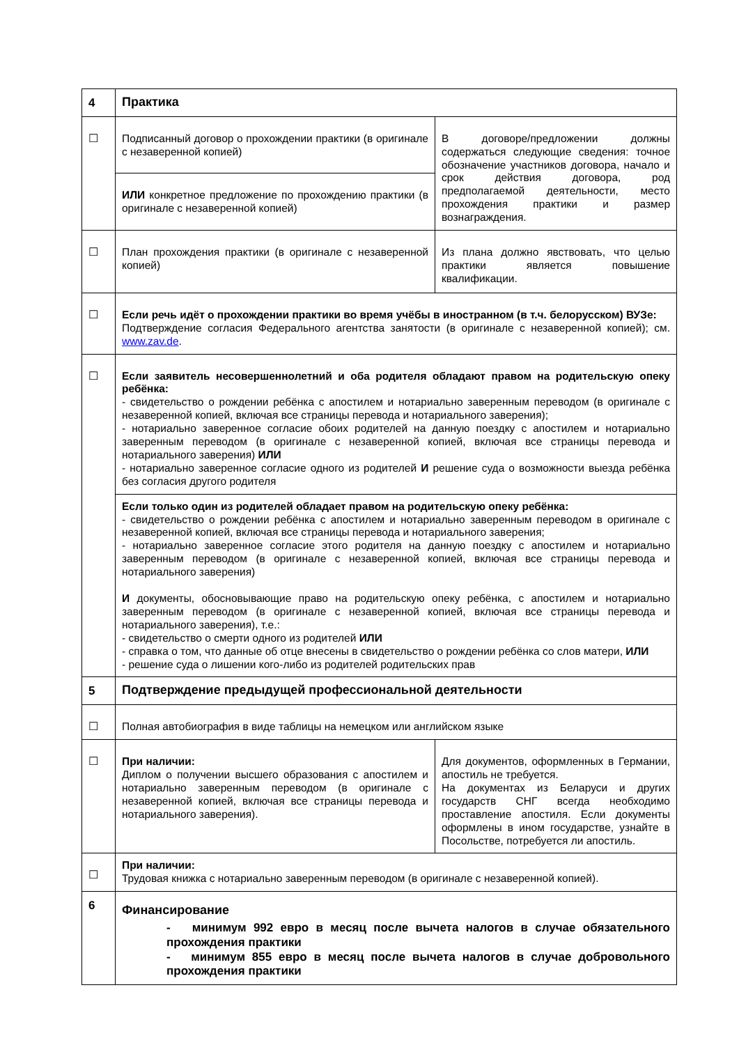| 4 | Практика | |
| ☐ | Подписанный договор о прохождении практики (в оригинале с незаверенной копией) | В договоре/предложении должны содержаться следующие сведения: точное обозначение участников договора, начало и срок действия договора, род предполагаемой деятельности, место прохождения практики и размер вознаграждения. |
| | ИЛИ конкретное предложение по прохождению практики (в оригинале с незаверенной копией) | |
| ☐ | План прохождения практики (в оригинале с незаверенной копией) | Из плана должно явствовать, что целью практики является повышение квалификации. |
| ☐ | Если речь идёт о прохождении практики во время учёбы в иностранном (в т.ч. белорусском) ВУЗе: Подтверждение согласия Федерального агентства занятости (в оригинале с незаверенной копией); см. www.zav.de . | |
| ☐ | Если заявитель несовершеннолетний и оба родителя обладают правом на родительскую опеку ребёнка: - свидетельство о рождении ребёнка с апостилем и нотариально заверенным переводом (в оригинале с незаверенной копией, включая все страницы перевода и нотариального заверения); - нотариально заверенное согласие обоих родителей на данную поездку с апостилем и нотариально заверенным переводом (в оригинале с незаверенной копией, включая все страницы перевода и нотариального заверения) ИЛИ - нотариально заверенное согласие одного из родителей И решение суда о возможности выезда ребёнка без согласия другого родителя | |
| | Если только один из родителей обладает правом на родительскую опеку ребёнка: - свидетельство о рождении ребёнка с апостилем и нотариально заверенным переводом в оригинале с незаверенной копией, включая все страницы перевода и нотариального заверения; - нотариально заверенное согласие этого родителя на данную поездку с апостилем и нотариально заверенным переводом (в оригинале с незаверенной копией, включая все страницы перевода и нотариального заверения) И документы, обосновывающие право на родительскую опеку ребёнка, с апостилем и нотариально заверенным переводом (в оригинале с незаверенной копией, включая все страницы перевода и нотариального заверения), т.е.: - свидетельство о смерти одного из родителей ИЛИ - справка о том, что данные об отце внесены в свидетельство о рождении ребёнка со слов матери, ИЛИ - решение суда о лишении кого-либо из родителей родительских прав | |
| 5 | Подтверждение предыдущей профессиональной деятельности | |
| ☐ | Полная автобиография в виде таблицы на немецком или английском языке | |
| ☐ | При наличии: Диплом о получении высшего образования с апостилем и нотариально заверенным переводом (в оригинале с незаверенной копией, включая все страницы перевода и нотариального заверения). | Для документов, оформленных в Германии, апостиль не требуется. На документах из Беларуси и других государств СНГ всегда необходимо проставление апостиля. Если документы оформлены в ином государстве, узнайте в Посольстве, потребуется ли апостиль. |
| ☐ | При наличии: Трудовая книжка с нотариально заверенным переводом (в оригинале с незаверенной копией). | |
| 6 | Финансирование - минимум 992 евро в месяц после вычета налогов в случае обязательного прохождения практики - минимум 855 евро в месяц после вычета налогов в случае добровольного прохождения практики | |